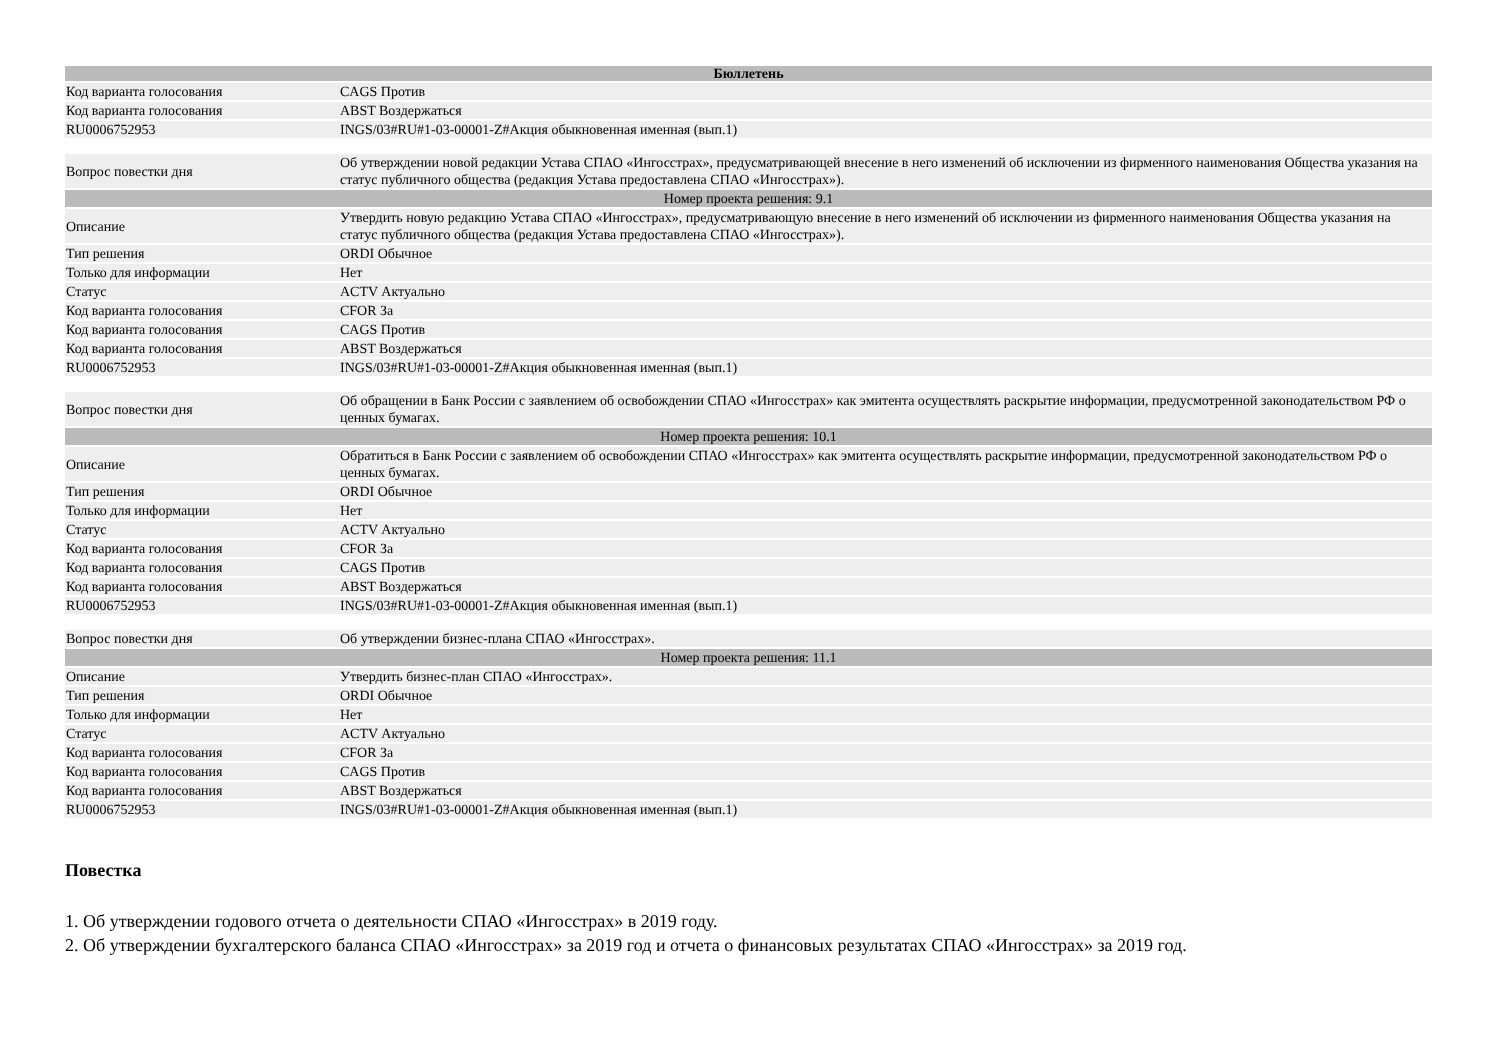| Бюллетень | |
| --- | --- |
| Код варианта голосования | CAGS Против |
| Код варианта голосования | ABST Воздержаться |
| RU0006752953 | INGS/03#RU#1-03-00001-Z#Акция обыкновенная именная (вып.1) |
| Вопрос повестки дня | Об утверждении новой редакции Устава СПАО «Ингосстрах», предусматривающей внесение в него изменений об исключении из фирменного наименования Общества указания на статус публичного общества (редакция Устава предоставлена СПАО «Ингосстрах»). |
| Номер проекта решения: 9.1 | |
| Описание | Утвердить новую редакцию Устава СПАО «Ингосстрах», предусматривающую внесение в него изменений об исключении из фирменного наименования Общества указания на статус публичного общества (редакция Устава предоставлена СПАО «Ингосстрах»). |
| Тип решения | ORDI Обычное |
| Только для информации | Нет |
| Статус | ACTV Актуально |
| Код варианта голосования | CFOR За |
| Код варианта голосования | CAGS Против |
| Код варианта голосования | ABST Воздержаться |
| RU0006752953 | INGS/03#RU#1-03-00001-Z#Акция обыкновенная именная (вып.1) |
| Вопрос повестки дня | Об обращении в Банк России с заявлением об освобождении СПАО «Ингосстрах» как эмитента осуществлять раскрытие информации, предусмотренной законодательством РФ о ценных бумагах. |
| Номер проекта решения: 10.1 | |
| Описание | Обратиться в Банк России с заявлением об освобождении СПАО «Ингосстрах» как эмитента осуществлять раскрытие информации, предусмотренной законодательством РФ о ценных бумагах. |
| Тип решения | ORDI Обычное |
| Только для информации | Нет |
| Статус | ACTV Актуально |
| Код варианта голосования | CFOR За |
| Код варианта голосования | CAGS Против |
| Код варианта голосования | ABST Воздержаться |
| RU0006752953 | INGS/03#RU#1-03-00001-Z#Акция обыкновенная именная (вып.1) |
| Вопрос повестки дня | Об утверждении бизнес-плана СПАО «Ингосстрах». |
| Номер проекта решения: 11.1 | |
| Описание | Утвердить бизнес-план СПАО «Ингосстрах». |
| Тип решения | ORDI Обычное |
| Только для информации | Нет |
| Статус | ACTV Актуально |
| Код варианта голосования | CFOR За |
| Код варианта голосования | CAGS Против |
| Код варианта голосования | ABST Воздержаться |
| RU0006752953 | INGS/03#RU#1-03-00001-Z#Акция обыкновенная именная (вып.1) |
Повестка
1. Об утверждении годового отчета о деятельности СПАО «Ингосстрах» в 2019 году.
2. Об утверждении бухгалтерского баланса СПАО «Ингосстрах» за 2019 год и отчета о финансовых результатах СПАО «Ингосстрах» за 2019 год.